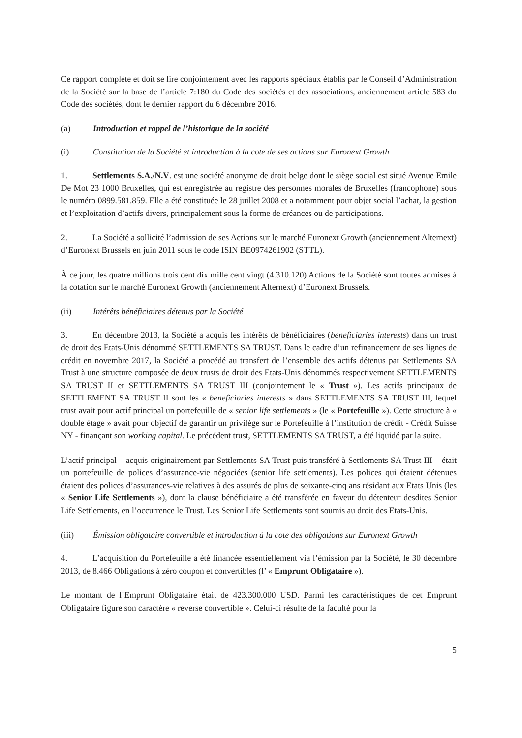Ce rapport complète et doit se lire conjointement avec les rapports spéciaux établis par le Conseil d’Administration de la Société sur la base de l’article 7:180 du Code des sociétés et des associations, anciennement article 583 du Code des sociétés, dont le dernier rapport du 6 décembre 2016.
(a) Introduction et rappel de l’historique de la société
(i) Constitution de la Société et introduction à la cote de ses actions sur Euronext Growth
1. Settlements S.A./N.V. est une société anonyme de droit belge dont le siège social est situé Avenue Emile De Mot 23 1000 Bruxelles, qui est enregistrée au registre des personnes morales de Bruxelles (francophone) sous le numéro 0899.581.859. Elle a été constituée le 28 juillet 2008 et a notamment pour objet social l’achat, la gestion et l’exploitation d’actifs divers, principalement sous la forme de créances ou de participations.
2. La Société a sollicité l’admission de ses Actions sur le marché Euronext Growth (anciennement Alternext) d’Euronext Brussels en juin 2011 sous le code ISIN BE0974261902 (STTL).
À ce jour, les quatre millions trois cent dix mille cent vingt (4.310.120) Actions de la Société sont toutes admises à la cotation sur le marché Euronext Growth (anciennement Alternext) d’Euronext Brussels.
(ii) Intérêts bénéficiaires détenus par la Société
3. En décembre 2013, la Société a acquis les intérêts de bénéficiaires (beneficiaries interests) dans un trust de droit des Etats-Unis dénommé SETTLEMENTS SA TRUST. Dans le cadre d’un refinancement de ses lignes de crédit en novembre 2017, la Société a procédé au transfert de l’ensemble des actifs détenus par Settlements SA Trust à une structure composée de deux trusts de droit des Etats-Unis dénommés respectivement SETTLEMENTS SA TRUST II et SETTLEMENTS SA TRUST III (conjointement le « Trust »). Les actifs principaux de SETTLEMENT SA TRUST II sont les « beneficiaries interests » dans SETTLEMENTS SA TRUST III, lequel trust avait pour actif principal un portefeuille de « senior life settlements » (le « Portefeuille »). Cette structure à « double étage » avait pour objectif de garantir un privilège sur le Portefeuille à l’institution de crédit - Crédit Suisse NY - finançant son working capital. Le précédent trust, SETTLEMENTS SA TRUST, a été liquidé par la suite.
L’actif principal – acquis originairement par Settlements SA Trust puis transféré à Settlements SA Trust III – était un portefeuille de polices d’assurance-vie négociées (senior life settlements). Les polices qui étaient détenues étaient des polices d’assurances-vie relatives à des assurés de plus de soixante-cinq ans résidant aux Etats Unis (les « Senior Life Settlements »), dont la clause bénéficiaire a été transférée en faveur du détenteur desdites Senior Life Settlements, en l’occurrence le Trust. Les Senior Life Settlements sont soumis au droit des Etats-Unis.
(iii) Émission obligataire convertible et introduction à la cote des obligations sur Euronext Growth
4. L’acquisition du Portefeuille a été financée essentiellement via l’émission par la Société, le 30 décembre 2013, de 8.466 Obligations à zéro coupon et convertibles (l’ « Emprunt Obligataire »).
Le montant de l’Emprunt Obligataire était de 423.300.000 USD. Parmi les caractéristiques de cet Emprunt Obligataire figure son caractère « reverse convertible ». Celui-ci résulte de la faculté pour la
5